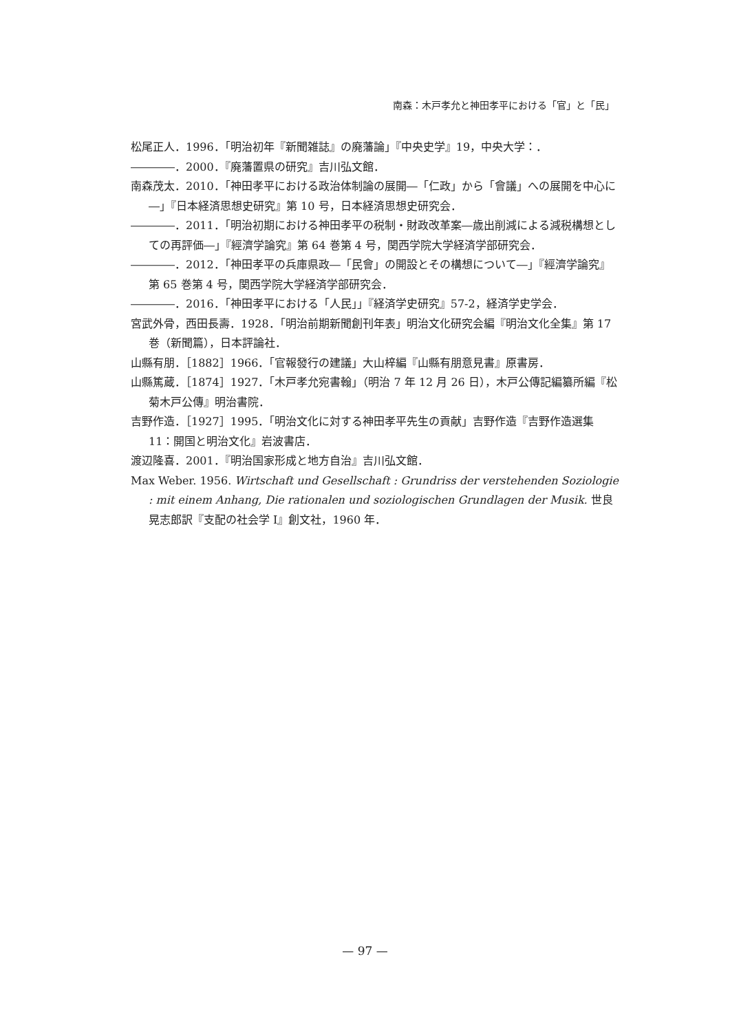南森：木戸孝允と神田孝平における「官」と「民」
松尾正人．1996．「明治初年『新聞雑誌』の廃藩論」『中央史学』19，中央大学：．
――――．2000．『廃藩置県の研究』吉川弘文館．
南森茂太．2010．「神田孝平における政治体制論の展開―「仁政」から「會議」への展開を中心に―」『日本経済思想史研究』第 10 号，日本経済思想史研究会．
――――．2011．「明治初期における神田孝平の税制・財政改革案―歳出削減による減税構想としての再評価―」『經濟学論究』第 64 巻第 4 号，関西学院大学経済学部研究会．
――――．2012．「神田孝平の兵庫県政―「民會」の開設とその構想について―」『經濟学論究』第 65 巻第 4 号，関西学院大学経済学部研究会．
――――．2016．「神田孝平における「人民」」『経済学史研究』57-2，経済学史学会．
宮武外骨，西田長壽．1928．「明治前期新聞創刊年表」明治文化研究会編『明治文化全集』第 17 巻（新聞篇），日本評論社．
山縣有朋．［1882］1966．「官報發行の建議」大山梓編『山縣有朋意見書』原書房．
山縣篤蔵．［1874］1927．「木戸孝允宛書翰」（明治 7 年 12 月 26 日），木戸公傳記編纂所編『松菊木戸公傳』明治書院．
吉野作造．［1927］1995．「明治文化に対する神田孝平先生の貢献」吉野作造『吉野作造選集 11：開国と明治文化』岩波書店．
渡辺隆喜．2001．『明治国家形成と地方自治』吉川弘文館．
Max Weber. 1956. Wirtschaft und Gesellschaft : Grundriss der verstehenden Soziologie : mit einem Anhang, Die rationalen und soziologischen Grundlagen der Musik. 世良晃志郎訳『支配の社会学 I』創文社，1960 年．
— 97 —